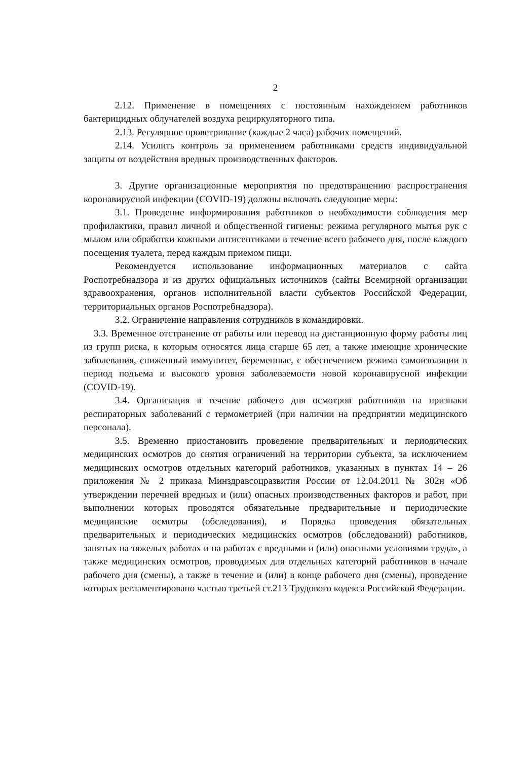2
2.12. Применение в помещениях с постоянным нахождением работников бактерицидных облучателей воздуха рециркуляторного типа.
2.13. Регулярное проветривание (каждые 2 часа) рабочих помещений.
2.14. Усилить контроль за применением работниками средств индивидуальной защиты от воздействия вредных производственных факторов.
3. Другие организационные мероприятия по предотвращению распространения коронавирусной инфекции (COVID-19) должны включать следующие меры:
3.1. Проведение информирования работников о необходимости соблюдения мер профилактики, правил личной и общественной гигиены: режима регулярного мытья рук с мылом или обработки кожными антисептиками в течение всего рабочего дня, после каждого посещения туалета, перед каждым приемом пищи.
Рекомендуется использование информационных материалов с сайта Роспотребнадзора и из других официальных источников (сайты Всемирной организации здравоохранения, органов исполнительной власти субъектов Российской Федерации, территориальных органов Роспотребнадзора).
3.2. Ограничение направления сотрудников в командировки.
3.3. Временное отстранение от работы или перевод на дистанционную форму работы лиц из групп риска, к которым относятся лица старше 65 лет, а также имеющие хронические заболевания, сниженный иммунитет, беременные, с обеспечением режима самоизоляции в период подъема и высокого уровня заболеваемости новой коронавирусной инфекции (COVID-19).
3.4. Организация в течение рабочего дня осмотров работников на признаки респираторных заболеваний с термометрией (при наличии на предприятии медицинского персонала).
3.5. Временно приостановить проведение предварительных и периодических медицинских осмотров до снятия ограничений на территории субъекта, за исключением медицинских осмотров отдельных категорий работников, указанных в пунктах 14 – 26 приложения № 2 приказа Минздравсоцразвития России от 12.04.2011 № 302н «Об утверждении перечней вредных и (или) опасных производственных факторов и работ, при выполнении которых проводятся обязательные предварительные и периодические медицинские осмотры (обследования), и Порядка проведения обязательных предварительных и периодических медицинских осмотров (обследований) работников, занятых на тяжелых работах и на работах с вредными и (или) опасными условиями труда», а также медицинских осмотров, проводимых для отдельных категорий работников в начале рабочего дня (смены), а также в течение и (или) в конце рабочего дня (смены), проведение которых регламентировано частью третьей ст.213 Трудового кодекса Российской Федерации.